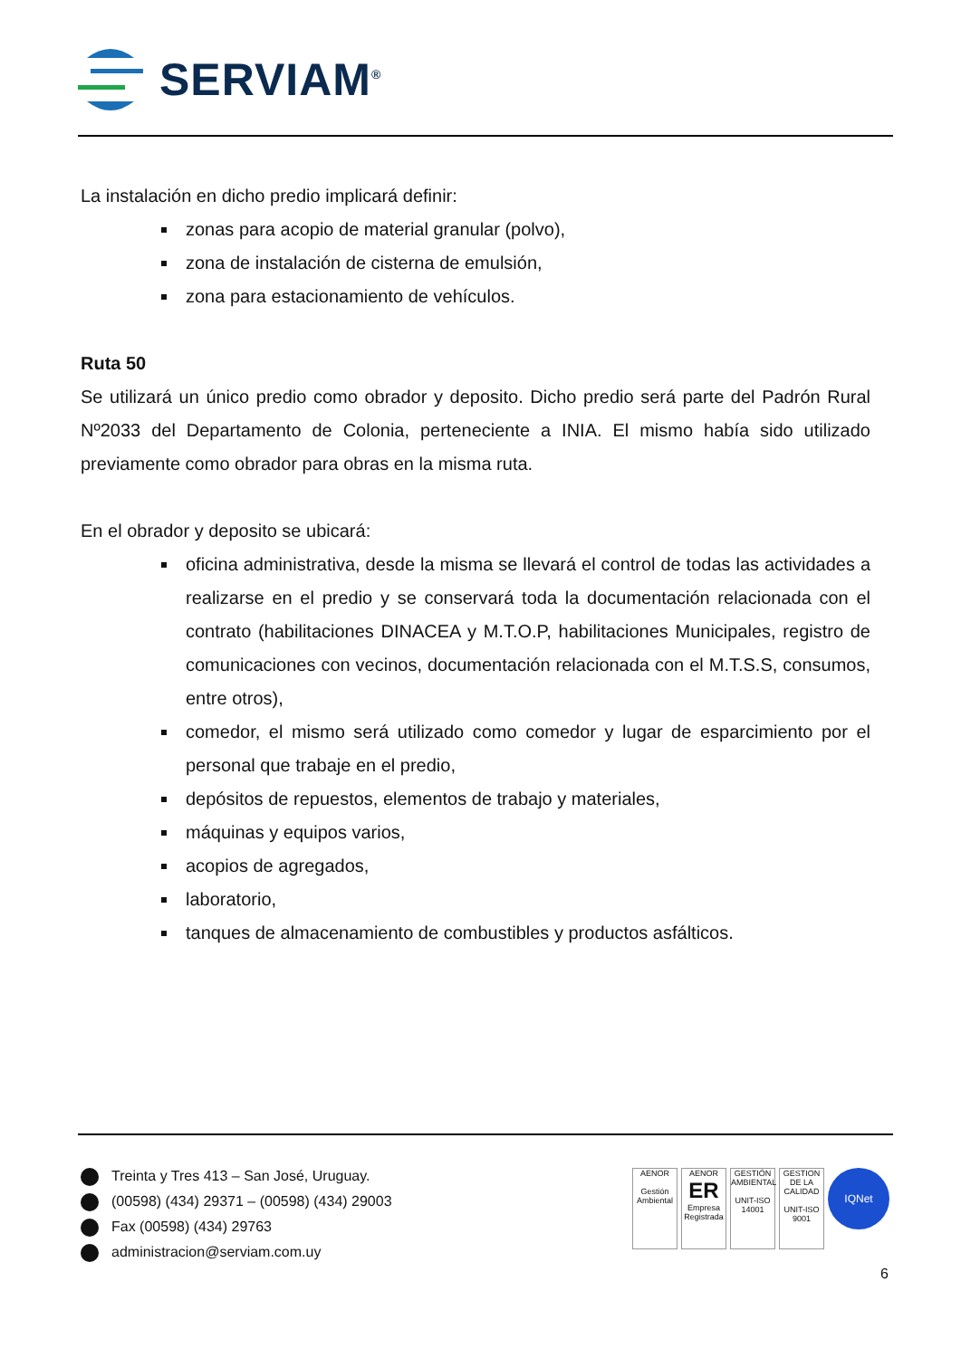SERVIAM<sup>®</sup>
La instalación en dicho predio implicará definir:
zonas para acopio de material granular (polvo),
zona de instalación de cisterna de emulsión,
zona para estacionamiento de vehículos.
Ruta 50
Se utilizará un único predio como obrador y deposito. Dicho predio será parte del Padrón Rural Nº2033 del Departamento de Colonia, perteneciente a INIA. El mismo había sido utilizado previamente como obrador para obras en la misma ruta.
En el obrador y deposito se ubicará:
oficina administrativa, desde la misma se llevará el control de todas las actividades a realizarse en el predio y se conservará toda la documentación relacionada con el contrato (habilitaciones DINACEA y M.T.O.P, habilitaciones Municipales, registro de comunicaciones con vecinos, documentación relacionada con el M.T.S.S, consumos, entre otros),
comedor, el mismo será utilizado como comedor y lugar de esparcimiento por el personal que trabaje en el predio,
depósitos de repuestos, elementos de trabajo y materiales,
máquinas y equipos varios,
acopios de agregados,
laboratorio,
tanques de almacenamiento de combustibles y productos asfálticos.
Treinta y Tres 413 – San José, Uruguay.
(00598) (434) 29371 – (00598) (434) 29003
Fax (00598) (434) 29763
administracion@serviam.com.uy
AENOR
Gestión Ambiental
AENOR
ER
Empresa Registrada
GESTIÓN AMBIENTAL
UNIT-ISO 14001
GESTION DE LA CALIDAD
UNIT-ISO 9001
IQNet
6